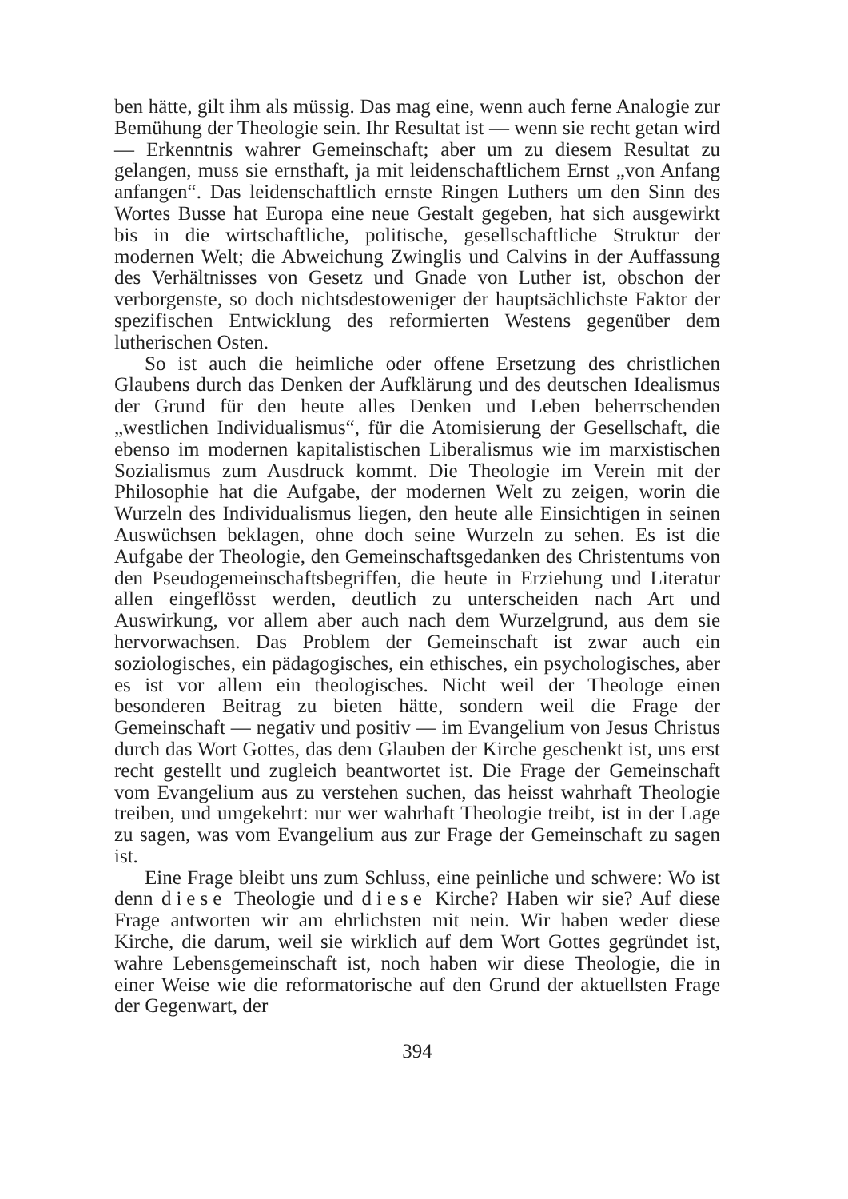ben hätte, gilt ihm als müssig. Das mag eine, wenn auch ferne Analogie zur Bemühung der Theologie sein. Ihr Resultat ist — wenn sie recht getan wird — Erkenntnis wahrer Gemeinschaft; aber um zu diesem Resultat zu gelangen, muss sie ernsthaft, ja mit leidenschaftlichem Ernst „von Anfang anfangen“. Das leidenschaftlich ernste Ringen Luthers um den Sinn des Wortes Busse hat Europa eine neue Gestalt gegeben, hat sich ausgewirkt bis in die wirtschaftliche, politische, gesellschaftliche Struktur der modernen Welt; die Abweichung Zwinglis und Calvins in der Auffassung des Verhältnisses von Gesetz und Gnade von Luther ist, obschon der verborgenste, so doch nichtsdestoweniger der hauptsächlichste Faktor der spezifischen Entwicklung des reformierten Westens gegenüber dem lutherischen Osten.
So ist auch die heimliche oder offene Ersetzung des christlichen Glaubens durch das Denken der Aufklärung und des deutschen Idealismus der Grund für den heute alles Denken und Leben beherrschenden „westlichen Individualismus“, für die Atomisierung der Gesellschaft, die ebenso im modernen kapitalistischen Liberalismus wie im marxistischen Sozialismus zum Ausdruck kommt. Die Theologie im Verein mit der Philosophie hat die Aufgabe, der modernen Welt zu zeigen, worin die Wurzeln des Individualismus liegen, den heute alle Einsichtigen in seinen Auswüchsen beklagen, ohne doch seine Wurzeln zu sehen. Es ist die Aufgabe der Theologie, den Gemeinschaftsgedanken des Christentums von den Pseudogemeinschaftsbegriffen, die heute in Erziehung und Literatur allen eingeflösst werden, deutlich zu unterscheiden nach Art und Auswirkung, vor allem aber auch nach dem Wurzelgrund, aus dem sie hervorwachsen. Das Problem der Gemeinschaft ist zwar auch ein soziologisches, ein pädagogisches, ein ethisches, ein psychologisches, aber es ist vor allem ein theologisches. Nicht weil der Theologe einen besonderen Beitrag zu bieten hätte, sondern weil die Frage der Gemeinschaft — negativ und positiv — im Evangelium von Jesus Christus durch das Wort Gottes, das dem Glauben der Kirche geschenkt ist, uns erst recht gestellt und zugleich beantwortet ist. Die Frage der Gemeinschaft vom Evangelium aus zu verstehen suchen, das heisst wahrhaft Theologie treiben, und umgekehrt: nur wer wahrhaft Theologie treibt, ist in der Lage zu sagen, was vom Evangelium aus zur Frage der Gemeinschaft zu sagen ist.
Eine Frage bleibt uns zum Schluss, eine peinliche und schwere: Wo ist denn diese Theologie und diese Kirche? Haben wir sie? Auf diese Frage antworten wir am ehrlichsten mit nein. Wir haben weder diese Kirche, die darum, weil sie wirklich auf dem Wort Gottes gegründet ist, wahre Lebensgemeinschaft ist, noch haben wir diese Theologie, die in einer Weise wie die reformatorische auf den Grund der aktuellsten Frage der Gegenwart, der
394